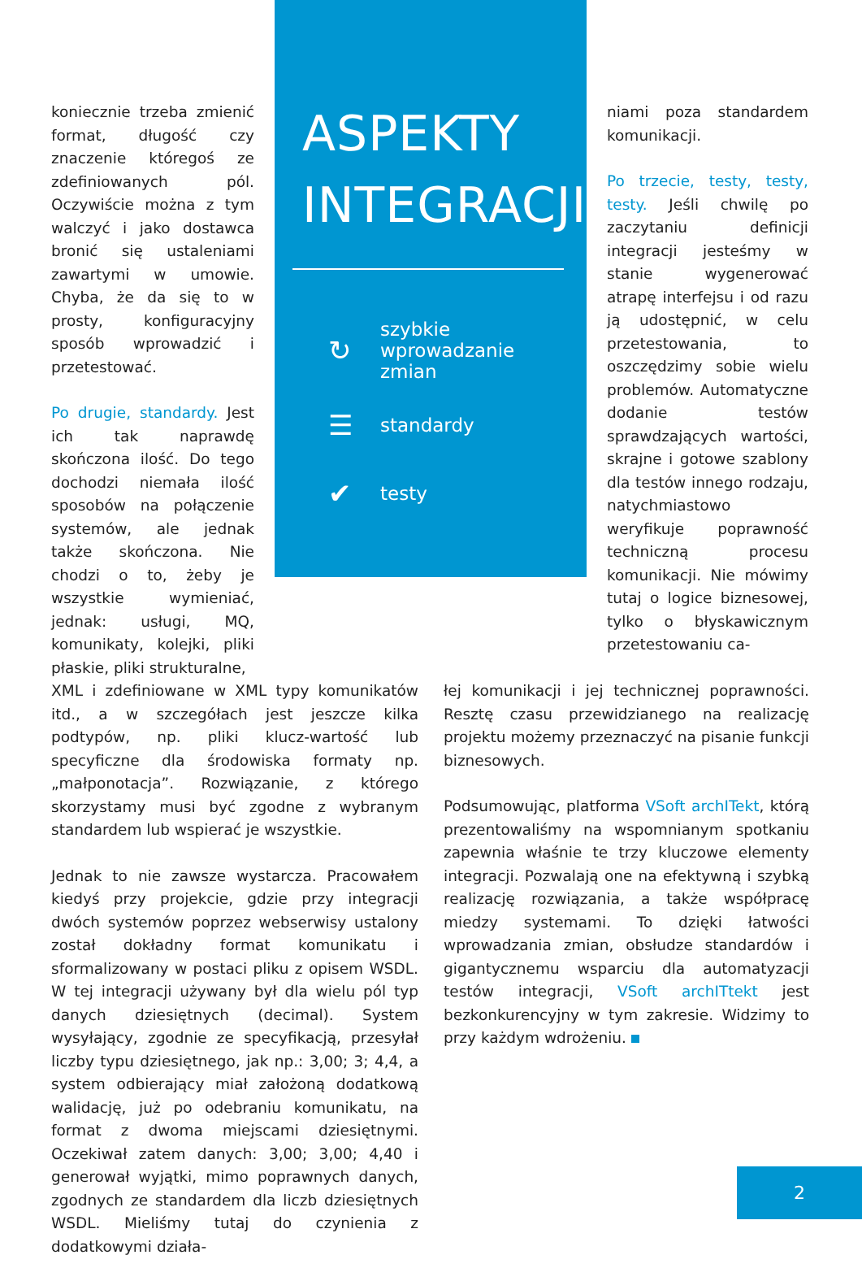koniecznie trzeba zmienić format, długość czy znaczenie któregoś ze zdefiniowanych pól. Oczywiście można z tym walczyć i jako dostawca bronić się ustaleniami zawartymi w umowie. Chyba, że da się to w prosty, konfiguracyjny sposób wprowadzić i przetestować.
Po drugie, standardy. Jest ich tak naprawdę skończona ilość. Do tego dochodzi niemała ilość sposobów na połączenie systemów, ale jednak także skończona. Nie chodzi o to, żeby je wszystkie wymieniać, jednak: usługi, MQ, komunikaty, kolejki, pliki płaskie, pliki strukturalne,
ASPEKTY
INTEGRACJI
↻ szybkie
wprowadzanie
zmian
☰ standardy
✔ testy
niami poza standardem komunikacji.
Po trzecie, testy, testy, testy. Jeśli chwilę po zaczytaniu definicji integracji jesteśmy w stanie wygenerować atrapę interfejsu i od razu ją udostępnić, w celu przetestowania, to oszczędzimy sobie wielu problemów. Automatyczne dodanie testów sprawdzających wartości, skrajne i gotowe szablony dla testów innego rodzaju, natychmiastowo weryfikuje poprawność techniczną procesu komunikacji. Nie mówimy tutaj o logice biznesowej, tylko o błyskawicznym przetestowaniu ca-
XML i zdefiniowane w XML typy komunikatów itd., a w szczegółach jest jeszcze kilka podtypów, np. pliki klucz-wartość lub specyficzne dla środowiska formaty np. „małponotacja”. Rozwiązanie, z którego skorzystamy musi być zgodne z wybranym standardem lub wspierać je wszystkie.
Jednak to nie zawsze wystarcza. Pracowałem kiedyś przy projekcie, gdzie przy integracji dwóch systemów poprzez webserwisy ustalony został dokładny format komunikatu i sformalizowany w postaci pliku z opisem WSDL. W tej integracji używany był dla wielu pól typ danych dziesiętnych (decimal). System wysyłający, zgodnie ze specyfikacją, przesyłał liczby typu dziesiętnego, jak np.: 3,00; 3; 4,4, a system odbierający miał założoną dodatkową walidację, już po odebraniu komunikatu, na format z dwoma miejscami dziesiętnymi. Oczekiwał zatem danych: 3,00; 3,00; 4,40 i generował wyjątki, mimo poprawnych danych, zgodnych ze standardem dla liczb dziesiętnych WSDL. Mieliśmy tutaj do czynienia z dodatkowymi działa-
łej komunikacji i jej technicznej poprawności. Resztę czasu przewidzianego na realizację projektu możemy przeznaczyć na pisanie funkcji biznesowych.
Podsumowując, platforma VSoft archITekt, którą prezentowaliśmy na wspomnianym spotkaniu zapewnia właśnie te trzy kluczowe elementy integracji. Pozwalają one na efektywną i szybką realizację rozwiązania, a także współpracę miedzy systemami. To dzięki łatwości wprowadzania zmian, obsłudze standardów i gigantycznemu wsparciu dla automatyzacji testów integracji, VSoft archITtekt jest bezkonkurencyjny w tym zakresie. Widzimy to przy każdym wdrożeniu.
2